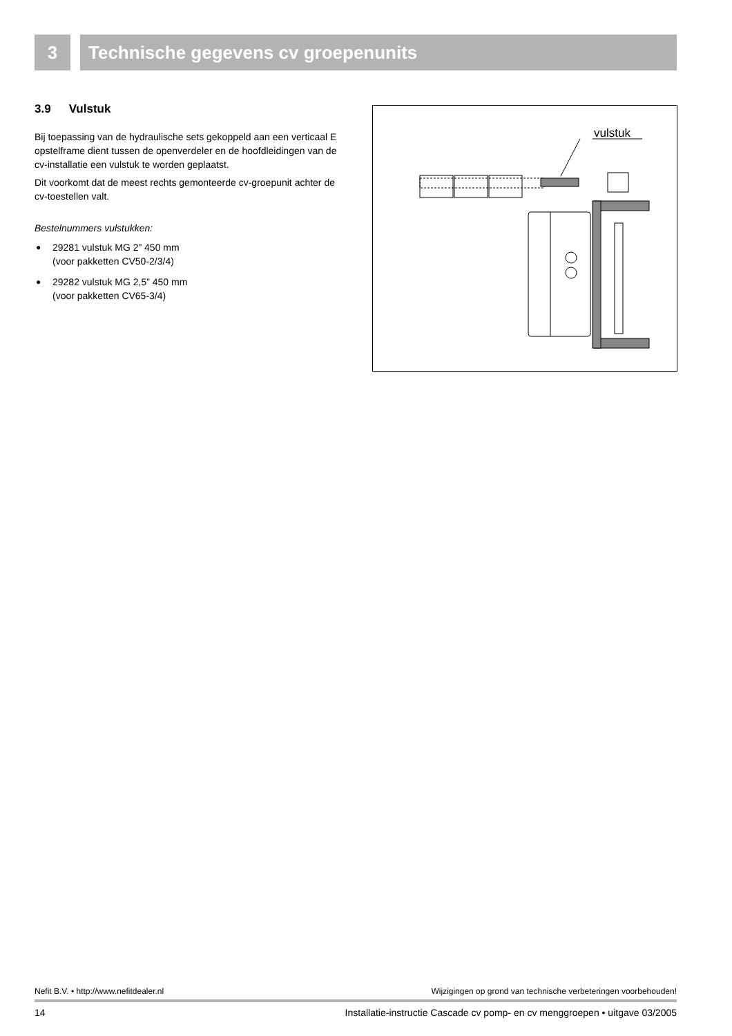3 Technische gegevens cv groepenunits
3.9 Vulstuk
Bij toepassing van de hydraulische sets gekoppeld aan een verticaal E opstelframe dient tussen de openverdeler en de hoofdleidingen van de cv-installatie een vulstuk te worden geplaatst.
Dit voorkomt dat de meest rechts gemonteerde cv-groepunit achter de cv-toestellen valt.
Bestelnummers vulstukken:
● 29281 vulstuk MG 2” 450 mm
(voor pakketten CV50-2/3/4)
● 29282 vulstuk MG 2,5” 450 mm
(voor pakketten CV65-3/4)
vulstuk
Nefit B.V. • http://www.nefitdealer.nl Wijzigingen op grond van technische verbeteringen voorbehouden!
14 Installatie-instructie Cascade cv pomp- en cv menggroepen • uitgave 03/2005